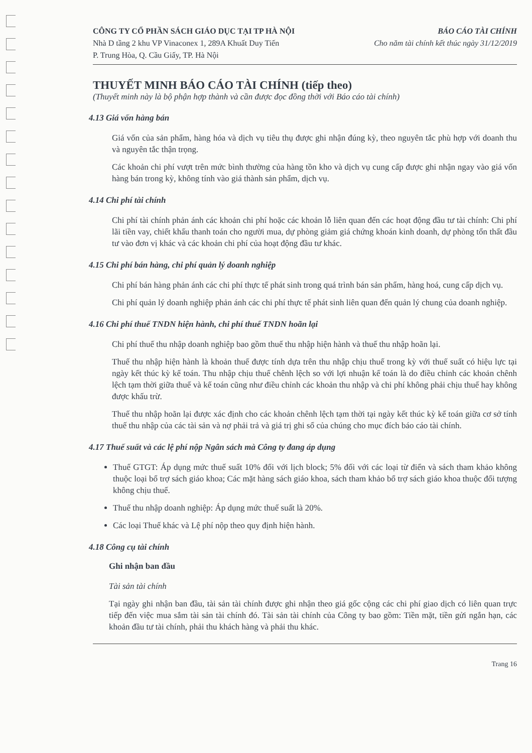CÔNG TY CỔ PHẦN SÁCH GIÁO DỤC TẠI TP HÀ NỘI
Nhà D tầng 2 khu VP Vinaconex 1, 289A Khuất Duy Tiến
P. Trung Hòa, Q. Cầu Giấy, TP. Hà Nội
BÁO CÁO TÀI CHÍNH
Cho năm tài chính kết thúc ngày 31/12/2019
THUYẾT MINH BÁO CÁO TÀI CHÍNH (tiếp theo)
(Thuyết minh này là bộ phận hợp thành và cần được đọc đồng thời với Báo cáo tài chính)
4.13 Giá vốn hàng bán
Giá vốn của sản phẩm, hàng hóa và dịch vụ tiêu thụ được ghi nhận đúng kỳ, theo nguyên tắc phù hợp với doanh thu và nguyên tắc thận trọng.
Các khoản chi phí vượt trên mức bình thường của hàng tồn kho và dịch vụ cung cấp được ghi nhận ngay vào giá vốn hàng bán trong kỳ, không tính vào giá thành sản phẩm, dịch vụ.
4.14 Chi phí tài chính
Chi phí tài chính phản ánh các khoản chi phí hoặc các khoản lỗ liên quan đến các hoạt động đầu tư tài chính: Chi phí lãi tiền vay, chiết khấu thanh toán cho người mua, dự phòng giảm giá chứng khoán kinh doanh, dự phòng tổn thất đầu tư vào đơn vị khác và các khoản chi phí của hoạt động đầu tư khác.
4.15 Chi phí bán hàng, chi phí quản lý doanh nghiệp
Chi phí bán hàng phản ánh các chi phí thực tế phát sinh trong quá trình bán sản phẩm, hàng hoá, cung cấp dịch vụ.
Chi phí quản lý doanh nghiệp phản ánh các chi phí thực tế phát sinh liên quan đến quản lý chung của doanh nghiệp.
4.16 Chi phí thuế TNDN hiện hành, chi phí thuế TNDN hoãn lại
Chi phí thuế thu nhập doanh nghiệp bao gồm thuế thu nhập hiện hành và thuế thu nhập hoãn lại.
Thuế thu nhập hiện hành là khoản thuế được tính dựa trên thu nhập chịu thuế trong kỳ với thuế suất có hiệu lực tại ngày kết thúc kỳ kế toán. Thu nhập chịu thuế chênh lệch so với lợi nhuận kế toán là do điều chỉnh các khoản chênh lệch tạm thời giữa thuế và kế toán cũng như điều chỉnh các khoản thu nhập và chi phí không phải chịu thuế hay không được khấu trừ.
Thuế thu nhập hoãn lại được xác định cho các khoản chênh lệch tạm thời tại ngày kết thúc kỳ kế toán giữa cơ sở tính thuế thu nhập của các tài sản và nợ phải trả và giá trị ghi sổ của chúng cho mục đích báo cáo tài chính.
4.17 Thuế suất và các lệ phí nộp Ngân sách mà Công ty đang áp dụng
Thuế GTGT: Áp dụng mức thuế suất 10% đối với lịch block; 5% đối với các loại từ điển và sách tham khảo không thuộc loại bổ trợ sách giáo khoa; Các mặt hàng sách giáo khoa, sách tham khảo bổ trợ sách giáo khoa thuộc đối tượng không chịu thuế.
Thuế thu nhập doanh nghiệp: Áp dụng mức thuế suất là 20%.
Các loại Thuế khác và Lệ phí nộp theo quy định hiện hành.
4.18 Công cụ tài chính
Ghi nhận ban đầu
Tài sản tài chính
Tại ngày ghi nhận ban đầu, tài sản tài chính được ghi nhận theo giá gốc cộng các chi phí giao dịch có liên quan trực tiếp đến việc mua sắm tài sản tài chính đó. Tài sản tài chính của Công ty bao gồm: Tiền mặt, tiền gửi ngắn hạn, các khoản đầu tư tài chính, phải thu khách hàng và phải thu khác.
Trang 16